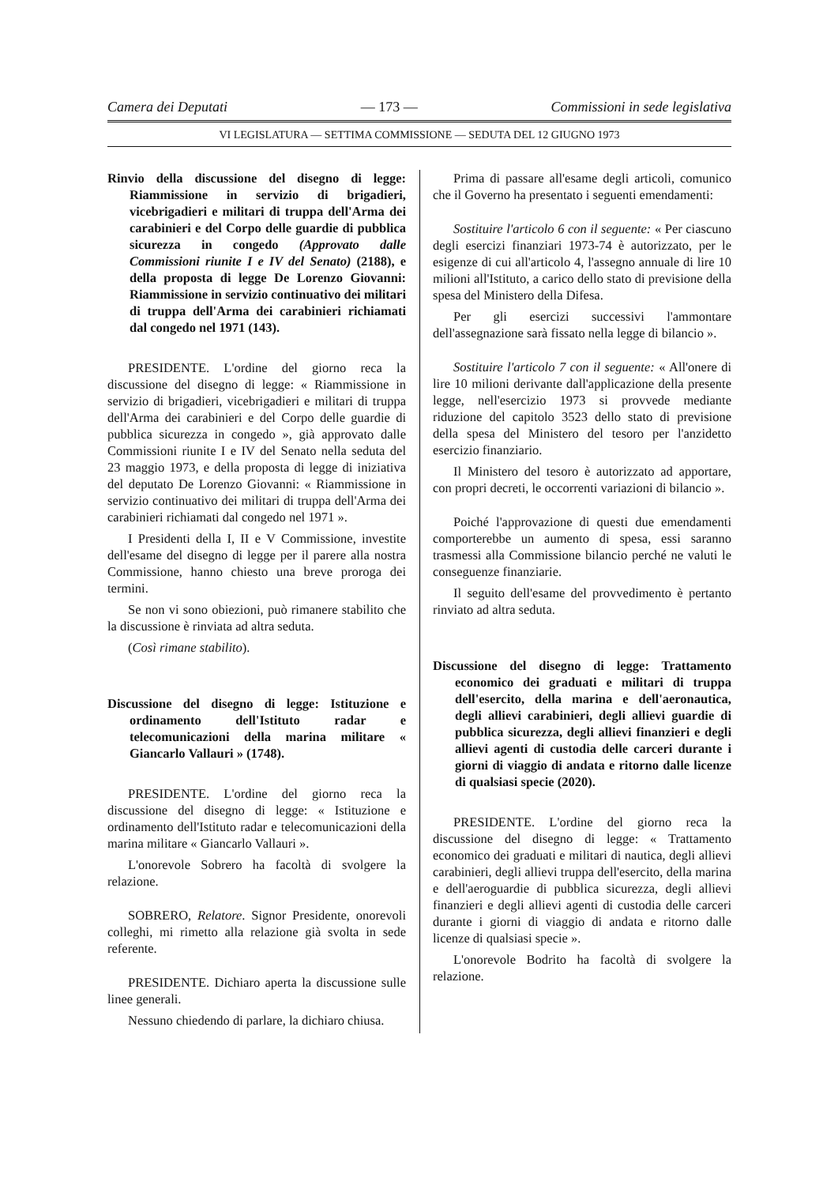Camera dei Deputati — 173 — Commissioni in sede legislativa
VI LEGISLATURA — SETTIMA COMMISSIONE — SEDUTA DEL 12 GIUGNO 1973
Rinvio della discussione del disegno di legge: Riammissione in servizio di brigadieri, vicebrigadieri e militari di truppa dell'Arma dei carabinieri e del Corpo delle guardie di pubblica sicurezza in congedo (Approvato dalle Commissioni riunite I e IV del Senato) (2188), e della proposta di legge De Lorenzo Giovanni: Riammissione in servizio continuativo dei militari di truppa dell'Arma dei carabinieri richiamati dal congedo nel 1971 (143).
PRESIDENTE. L'ordine del giorno reca la discussione del disegno di legge: « Riammissione in servizio di brigadieri, vicebrigadieri e militari di truppa dell'Arma dei carabinieri e del Corpo delle guardie di pubblica sicurezza in congedo », già approvato dalle Commissioni riunite I e IV del Senato nella seduta del 23 maggio 1973, e della proposta di legge di iniziativa del deputato De Lorenzo Giovanni: « Riammissione in servizio continuativo dei militari di truppa dell'Arma dei carabinieri richiamati dal congedo nel 1971 ».
I Presidenti della I, II e V Commissione, investite dell'esame del disegno di legge per il parere alla nostra Commissione, hanno chiesto una breve proroga dei termini.
Se non vi sono obiezioni, può rimanere stabilito che la discussione è rinviata ad altra seduta.
(Così rimane stabilito).
Discussione del disegno di legge: Istituzione e ordinamento dell'Istituto radar e telecomunicazioni della marina militare « Giancarlo Vallauri » (1748).
PRESIDENTE. L'ordine del giorno reca la discussione del disegno di legge: « Istituzione e ordinamento dell'Istituto radar e telecomunicazioni della marina militare « Giancarlo Vallauri ».
L'onorevole Sobrero ha facoltà di svolgere la relazione.
SOBRERO, Relatore. Signor Presidente, onorevoli colleghi, mi rimetto alla relazione già svolta in sede referente.
PRESIDENTE. Dichiaro aperta la discussione sulle linee generali.
Nessuno chiedendo di parlare, la dichiaro chiusa.
Prima di passare all'esame degli articoli, comunico che il Governo ha presentato i seguenti emendamenti:
Sostituire l'articolo 6 con il seguente: « Per ciascuno degli esercizi finanziari 1973-74 è autorizzato, per le esigenze di cui all'articolo 4, l'assegno annuale di lire 10 milioni all'Istituto, a carico dello stato di previsione della spesa del Ministero della Difesa.
Per gli esercizi successivi l'ammontare dell'assegnazione sarà fissato nella legge di bilancio ».
Sostituire l'articolo 7 con il seguente: « All'onere di lire 10 milioni derivante dall'applicazione della presente legge, nell'esercizio 1973 si provvede mediante riduzione del capitolo 3523 dello stato di previsione della spesa del Ministero del tesoro per l'anzidetto esercizio finanziario.
Il Ministero del tesoro è autorizzato ad apportare, con propri decreti, le occorrenti variazioni di bilancio ».
Poiché l'approvazione di questi due emendamenti comporterebbe un aumento di spesa, essi saranno trasmessi alla Commissione bilancio perché ne valuti le conseguenze finanziarie.
Il seguito dell'esame del provvedimento è pertanto rinviato ad altra seduta.
Discussione del disegno di legge: Trattamento economico dei graduati e militari di truppa dell'esercito, della marina e dell'aeronautica, degli allievi carabinieri, degli allievi guardie di pubblica sicurezza, degli allievi finanzieri e degli allievi agenti di custodia delle carceri durante i giorni di viaggio di andata e ritorno dalle licenze di qualsiasi specie (2020).
PRESIDENTE. L'ordine del giorno reca la discussione del disegno di legge: « Trattamento economico dei graduati e militari di nautica, degli allievi carabinieri, degli allievi truppa dell'esercito, della marina e dell'aeroguardie di pubblica sicurezza, degli allievi finanzieri e degli allievi agenti di custodia delle carceri durante i giorni di viaggio di andata e ritorno dalle licenze di qualsiasi specie ».
L'onorevole Bodrito ha facoltà di svolgere la relazione.